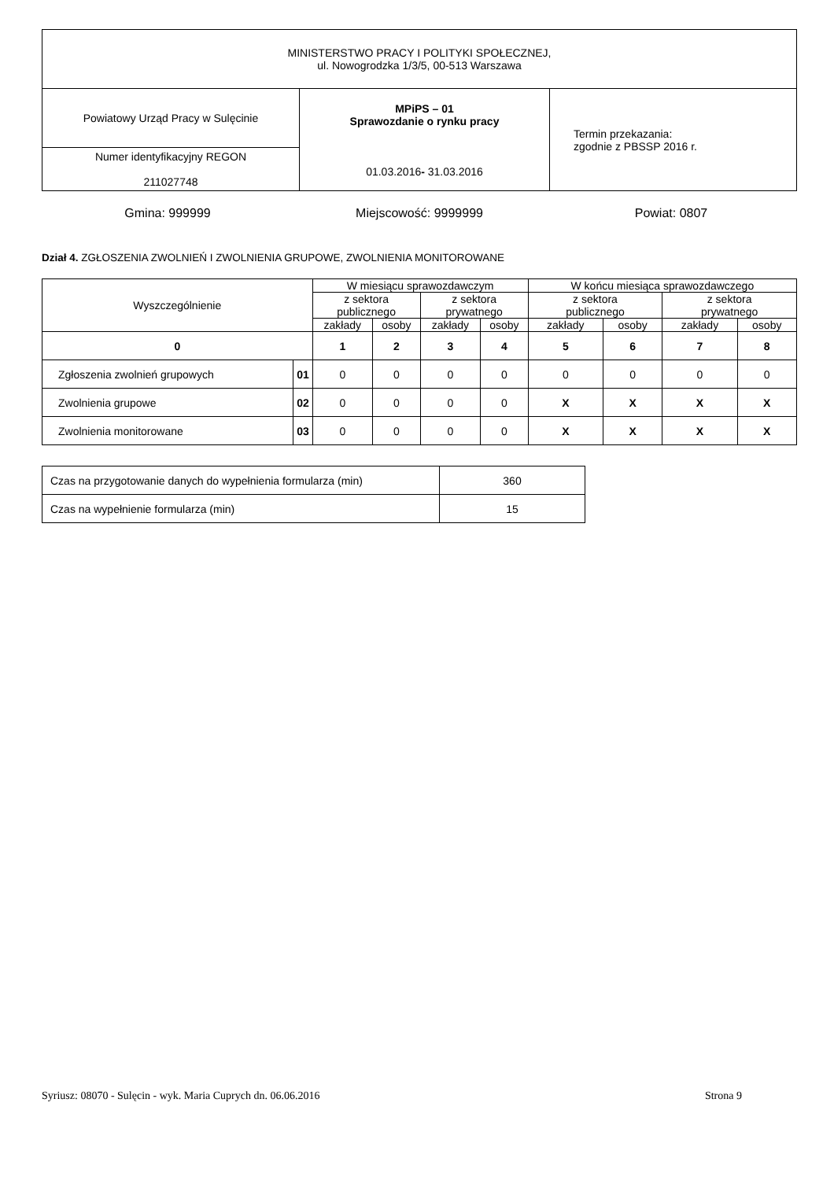| MINISTERSTWO PRACY I POLITYKI SPOŁECZNEJ, ul. Nowogrodzka 1/3/5, 00-513 Warszawa | | |
| Powiatowy Urząd Pracy w Sulęcinie | MPiPS – 01 Sprawozdanie o rynku pracy 01.03.2016 - 31.03.2016 | Termin przekazania: zgodnie z PBSSP 2016 r. |
| Numer identyfikacyjny REGON 211027748 | | |
Gmina: 999999 Miejscowość: 9999999 Powiat: 0807
Dział 4. ZGŁOSZENIA ZWOLNIEŃ I ZWOLNIENIA GRUPOWE, ZWOLNIENIA MONITOROWANE
| Wyszczególnienie | | W miesiącu sprawozdawczym | | | | W końcu miesiąca sprawozdawczego | | | |
| --- | --- | --- | --- | --- | --- | --- | --- | --- | --- |
| | | z sektora publicznego | | z sektora prywatnego | | z sektora publicznego | | z sektora prywatnego | |
| | | zakłady | osoby | zakłady | osoby | zakłady | osoby | zakłady | osoby |
| 0 | | 1 | 2 | 3 | 4 | 5 | 6 | 7 | 8 |
| Zgłoszenia zwolnień grupowych | 01 | 0 | 0 | 0 | 0 | 0 | 0 | 0 | 0 |
| Zwolnienia grupowe | 02 | 0 | 0 | 0 | 0 | X | X | X | X |
| Zwolnienia monitorowane | 03 | 0 | 0 | 0 | 0 | X | X | X | X |
| Czas na przygotowanie danych do wypełnienia formularza (min) | 360 |
| Czas na wypełnienie formularza (min) | 15 |
Syriusz: 08070 - Sulęcin - wyk. Maria Cuprych dn. 06.06.2016 Strona 9